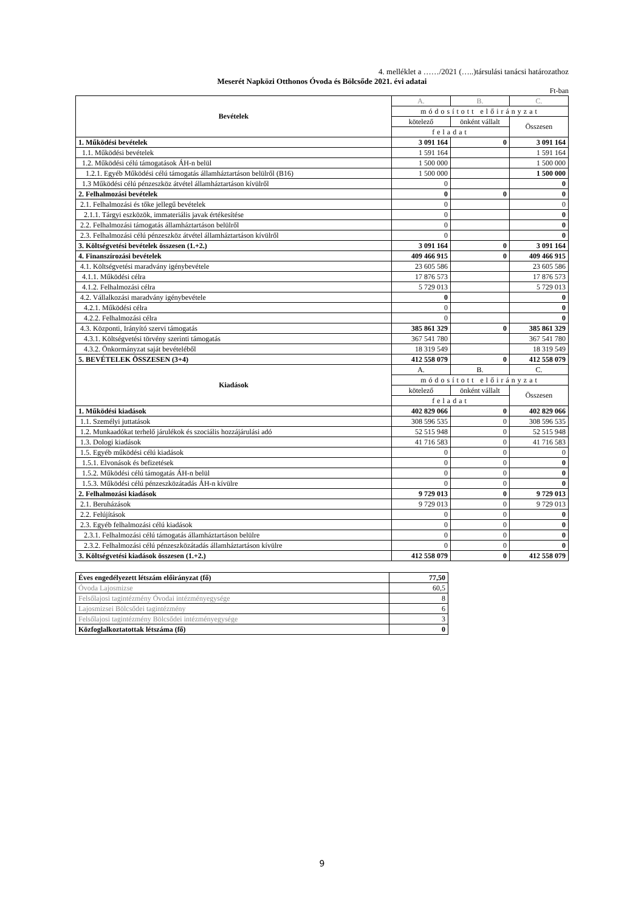4. melléklet a ……/2021 (…..)társulási tanácsi határozathoz
Meserét Napközi Otthonos Óvoda és Bölcsőde 2021. évi adatai
Ft-ban
| Bevételek | A. | B. | C. |
| | módosított előirányzat | | |
| | kötelező | önként vállalt | Összesen |
| | feladat | | |
| 1. Működési bevételek | 3 091 164 | 0 | 3 091 164 |
| 1.1. Működési bevételek | 1 591 164 | | 1 591 164 |
| 1.2. Működési célú támogatások ÁH-n belül | 1 500 000 | | 1 500 000 |
| 1.2.1. Egyéb Működési célú támogatás államháztartáson belülről (B16) | 1 500 000 | | 1 500 000 |
| 1.3 Működési célú pénzeszköz átvétel államháztartáson kívülről | 0 | | 0 |
| 2. Felhalmozási bevételek | 0 | 0 | 0 |
| 2.1. Felhalmozási és tőke jellegű bevételek | 0 | | 0 |
| 2.1.1. Tárgyi eszközök, immateriális javak értékesítése | 0 | | 0 |
| 2.2. Felhalmozási támogatás államháztartáson belülről | 0 | | 0 |
| 2.3. Felhalmozási célú pénzeszköz átvétel államháztartáson kívülről | 0 | | 0 |
| 3. Költségvetési bevételek összesen (1.+2.) | 3 091 164 | 0 | 3 091 164 |
| 4. Finanszírozási bevételek | 409 466 915 | 0 | 409 466 915 |
| 4.1. Költségvetési maradvány igénybevétele | 23 605 586 | | 23 605 586 |
| 4.1.1. Működési célra | 17 876 573 | | 17 876 573 |
| 4.1.2. Felhalmozási célra | 5 729 013 | | 5 729 013 |
| 4.2. Vállalkozási maradvány igénybevétele | 0 | | 0 |
| 4.2.1. Működési célra | 0 | | 0 |
| 4.2.2. Felhalmozási célra | 0 | | 0 |
| 4.3. Központi, Irányító szervi támogatás | 385 861 329 | 0 | 385 861 329 |
| 4.3.1. Költségvetési törvény szerinti támogatás | 367 541 780 | | 367 541 780 |
| 4.3.2. Önkormányzat saját bevételéből | 18 319 549 | | 18 319 549 |
| 5. BEVÉTELEK ÖSSZESEN (3+4) | 412 558 079 | 0 | 412 558 079 |
| Kiadások | A. | B. | C. |
| | módosított előirányzat | | |
| | kötelező | önként vállalt | Összesen |
| | feladat | | |
| 1. Működési kiadások | 402 829 066 | 0 | 402 829 066 |
| 1.1. Személyi juttatások | 308 596 535 | 0 | 308 596 535 |
| 1.2. Munkaadókat terhelő járulékok és szociális hozzájárulási adó | 52 515 948 | 0 | 52 515 948 |
| 1.3. Dologi kiadások | 41 716 583 | 0 | 41 716 583 |
| 1.5. Egyéb működési célú kiadások | 0 | 0 | 0 |
| 1.5.1. Elvonások és befizetések | 0 | 0 | 0 |
| 1.5.2. Működési célú támogatás ÁH-n belül | 0 | 0 | 0 |
| 1.5.3. Működési célú pénzeszközátadás ÁH-n kívülre | 0 | 0 | 0 |
| 2. Felhalmozási kiadások | 9 729 013 | 0 | 9 729 013 |
| 2.1. Beruházások | 9 729 013 | 0 | 9 729 013 |
| 2.2. Felújítások | 0 | 0 | 0 |
| 2.3. Egyéb felhalmozási célú kiadások | 0 | 0 | 0 |
| 2.3.1. Felhalmozási célú támogatás államháztartáson belülre | 0 | 0 | 0 |
| 2.3.2. Felhalmozási célú pénzeszközátadás államháztartáson kívülre | 0 | 0 | 0 |
| 3. Költségvetési kiadások összesen (1.+2.) | 412 558 079 | 0 | 412 558 079 |
| Éves engedélyezett létszám előirányzat (fő) | 77,50 |
| Óvoda Lajosmizse | 60,5 |
| Felsőlajosi tagintézmény Óvodai intézményegysége | 8 |
| Lajosmizsei Bölcsődei tagintézmény | 6 |
| Felsőlajosi tagintézmény Bölcsődei intézményegysége | 3 |
| Közfoglalkoztatottak létszáma (fő) | 0 |
9